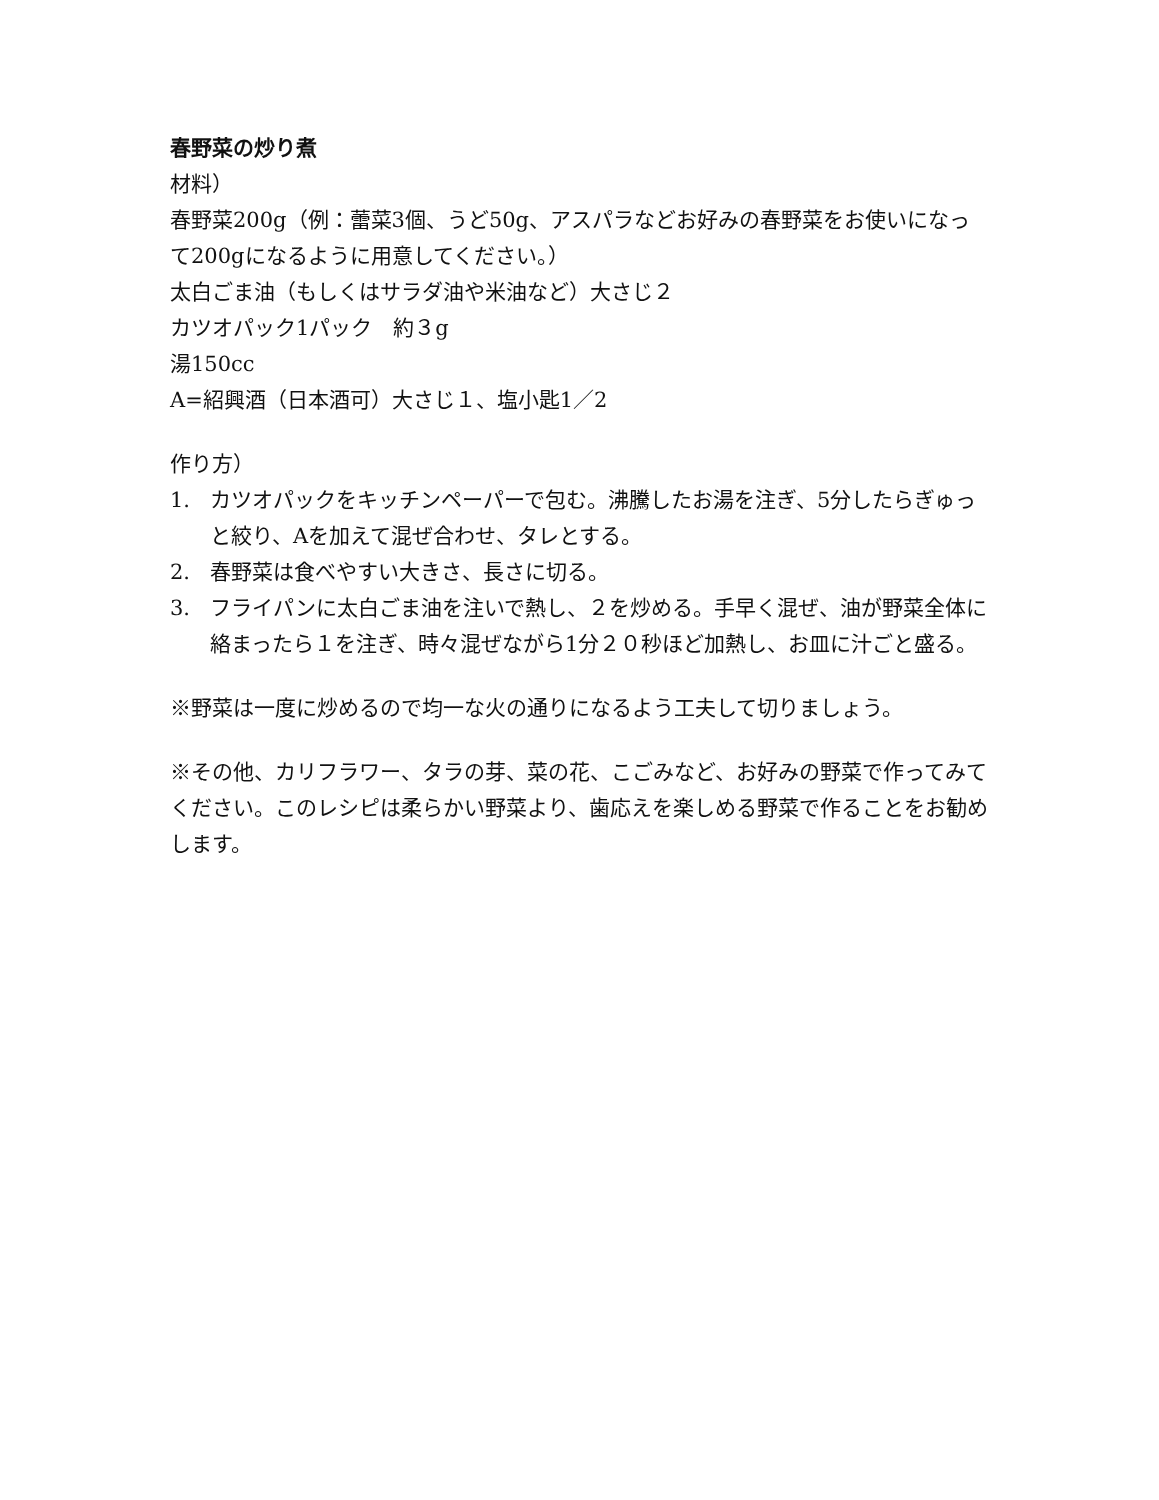春野菜の炒り煮
材料）
春野菜200g（例：蕾菜3個、うど50g、アスパラなどお好みの春野菜をお使いになって200gになるように用意してください。）
太白ごま油（もしくはサラダ油や米油など）大さじ２
カツオパック1パック　約３g
湯150cc
A=紹興酒（日本酒可）大さじ１、塩小匙1／2
作り方）
1. カツオパックをキッチンペーパーで包む。沸騰したお湯を注ぎ、5分したらぎゅっと絞り、Aを加えて混ぜ合わせ、タレとする。
2. 春野菜は食べやすい大きさ、長さに切る。
3. フライパンに太白ごま油を注いで熱し、２を炒める。手早く混ぜ、油が野菜全体に絡まったら１を注ぎ、時々混ぜながら1分２０秒ほど加熱し、お皿に汁ごと盛る。
※野菜は一度に炒めるので均一な火の通りになるよう工夫して切りましょう。
※その他、カリフラワー、タラの芽、菜の花、こごみなど、お好みの野菜で作ってみてください。このレシピは柔らかい野菜より、歯応えを楽しめる野菜で作ることをお勧めします。